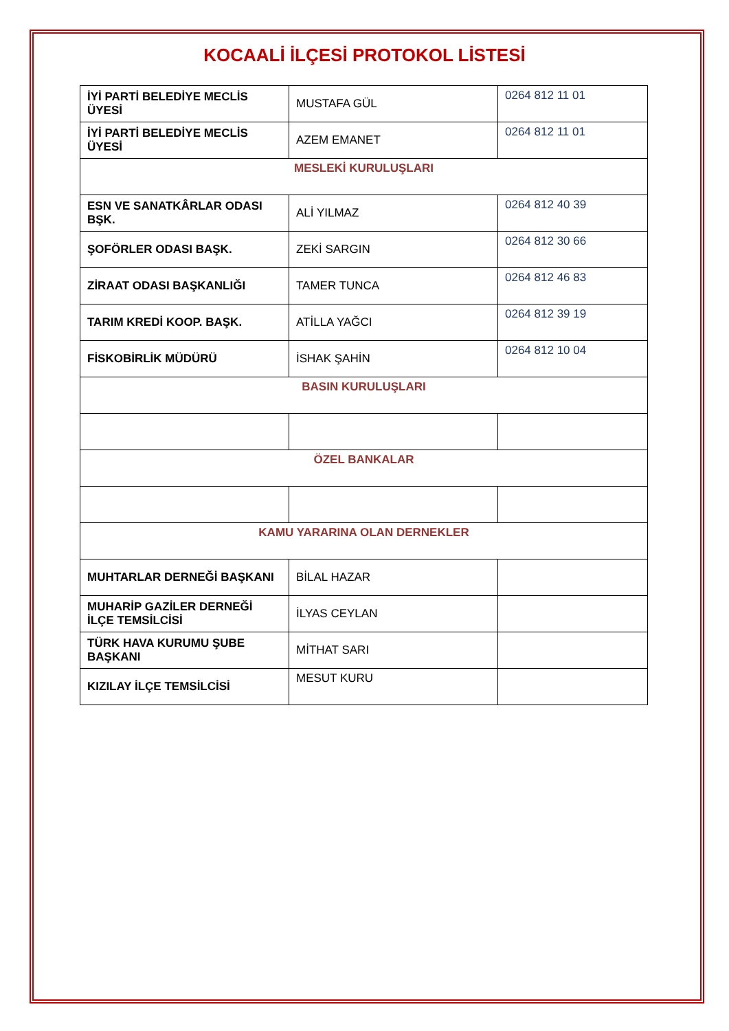KOCAALİ İLÇESİ PROTOKOL LİSTESİ
| İYİ PARTİ BELEDİYE MECLİS ÜYESİ | MUSTAFA GÜL | 0264 812 11 01 |
| İYİ PARTİ BELEDİYE MECLİS ÜYESİ | AZEM EMANET | 0264 812 11 01 |
| MESLEKİ KURULUŞLARI | | |
| ESN VE SANATKÂRLAR ODASI BŞK. | ALİ YILMAZ | 0264 812 40 39 |
| ŞOFÖRLER ODASI BAŞK. | ZEKİ SARGIN | 0264 812 30 66 |
| ZİRAAT ODASI BAŞKANLIĞI | TAMER TUNCA | 0264 812 46 83 |
| TARIM KREDİ KOOP. BAŞK. | ATİLLA YAĞCI | 0264 812 39 19 |
| FİSKOBİRLİK MÜDÜRÜ | İSHAK ŞAHİN | 0264 812 10 04 |
| BASIN KURULUŞLARI | | |
| ÖZEL BANKALAR | | |
| KAMU YARARINA OLAN DERNEKLER | | |
| MUHTARLAR DERNEĞİ BAŞKANI | BİLAL HAZAR | |
| MUHARİP GAZİLER DERNEĞİ İLÇE TEMSİLCİSİ | İLYAS CEYLAN | |
| TÜRK HAVA KURUMU ŞUBE BAŞKANI | MİTHAT SARI | |
| KIZILAY İLÇE TEMSİLCİSİ | MESUT KURU | |